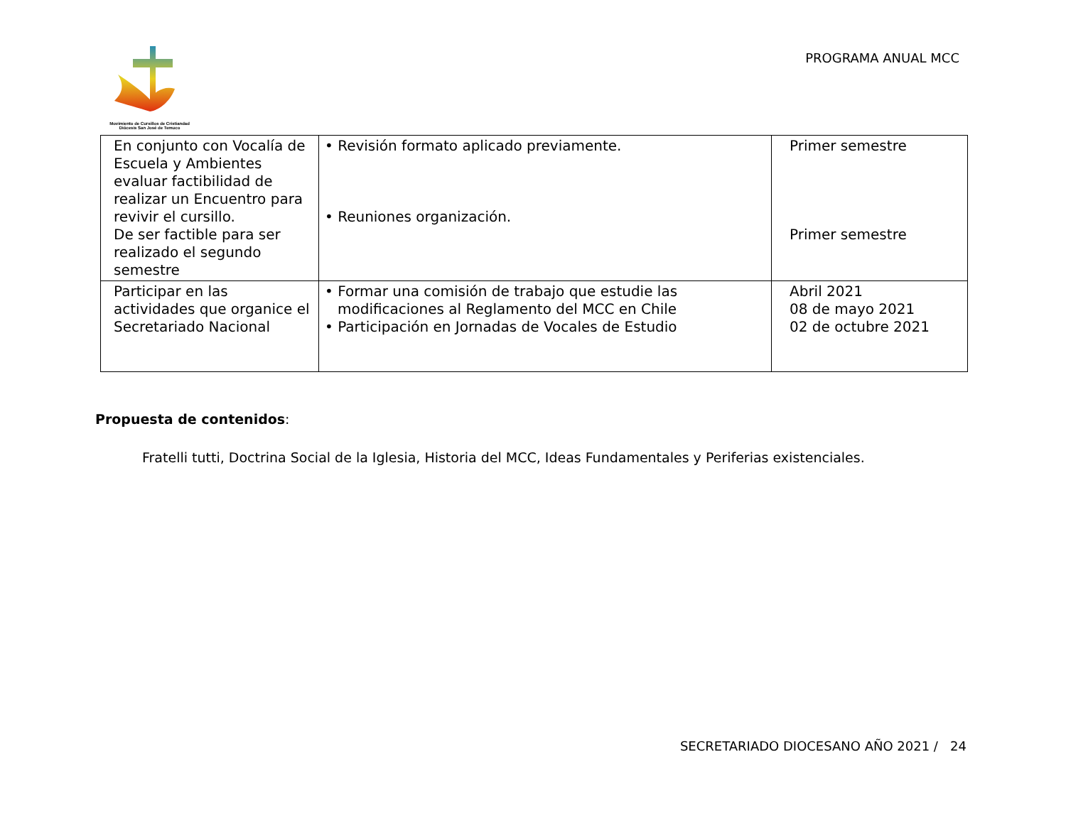Movimiento de Cursillos de Cristiandad
Diócesis San José de Temuco
PROGRAMA ANUAL MCC
| En conjunto con Vocalía de Escuela y Ambientes evaluar factibilidad de realizar un Encuentro para revivir el cursillo. De ser factible para ser realizado el segundo semestre | • Revisión formato aplicado previamente. • Reuniones organización. | Primer semestre Primer semestre |
| Participar en las actividades que organice el Secretariado Nacional | • Formar una comisión de trabajo que estudie las modificaciones al Reglamento del MCC en Chile • Participación en Jornadas de Vocales de Estudio | Abril 2021 08 de mayo 2021 02 de octubre 2021 |
Propuesta de contenidos:
Fratelli tutti, Doctrina Social de la Iglesia, Historia del MCC, Ideas Fundamentales y Periferias existenciales.
SECRETARIADO DIOCESANO AÑO 2021 / 24